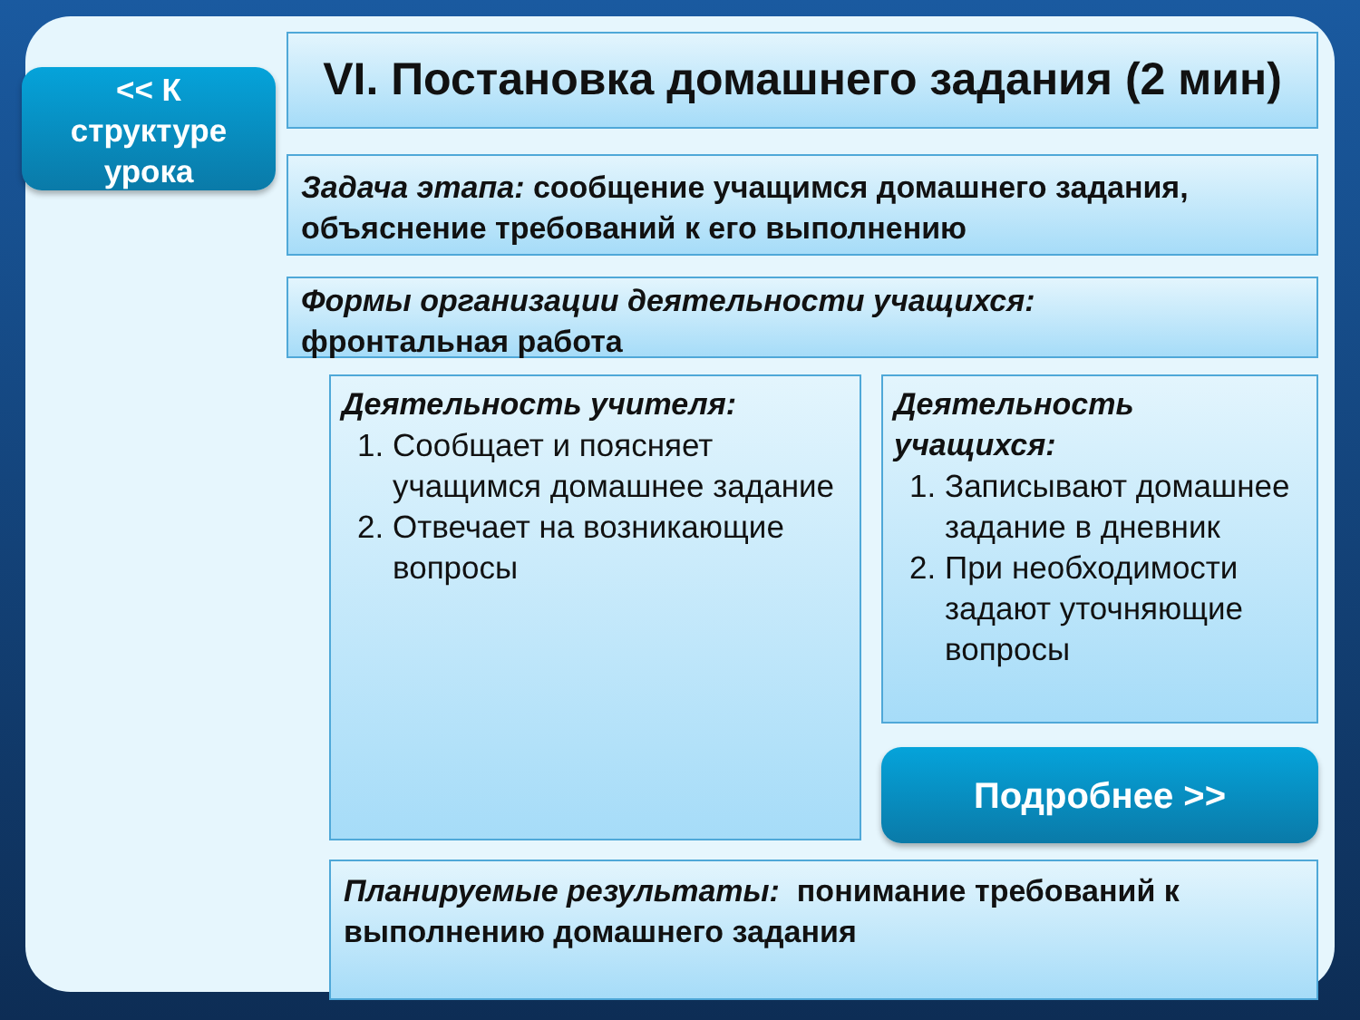<< К
структуре
урока
VI. Постановка домашнего задания (2 мин)
Задача этапа: сообщение учащимся домашнего задания, объяснение требований к его выполнению
Формы организации деятельности учащихся:
фронтальная работа
Деятельность учителя:
1. Сообщает и поясняет учащимся домашнее задание
2. Отвечает на возникающие вопросы
Деятельность
учащихся:
1. Записывают домашнее задание в дневник
2. При необходимости задают уточняющие вопросы
Подробнее >>
Планируемые результаты: понимание требований к выполнению домашнего задания